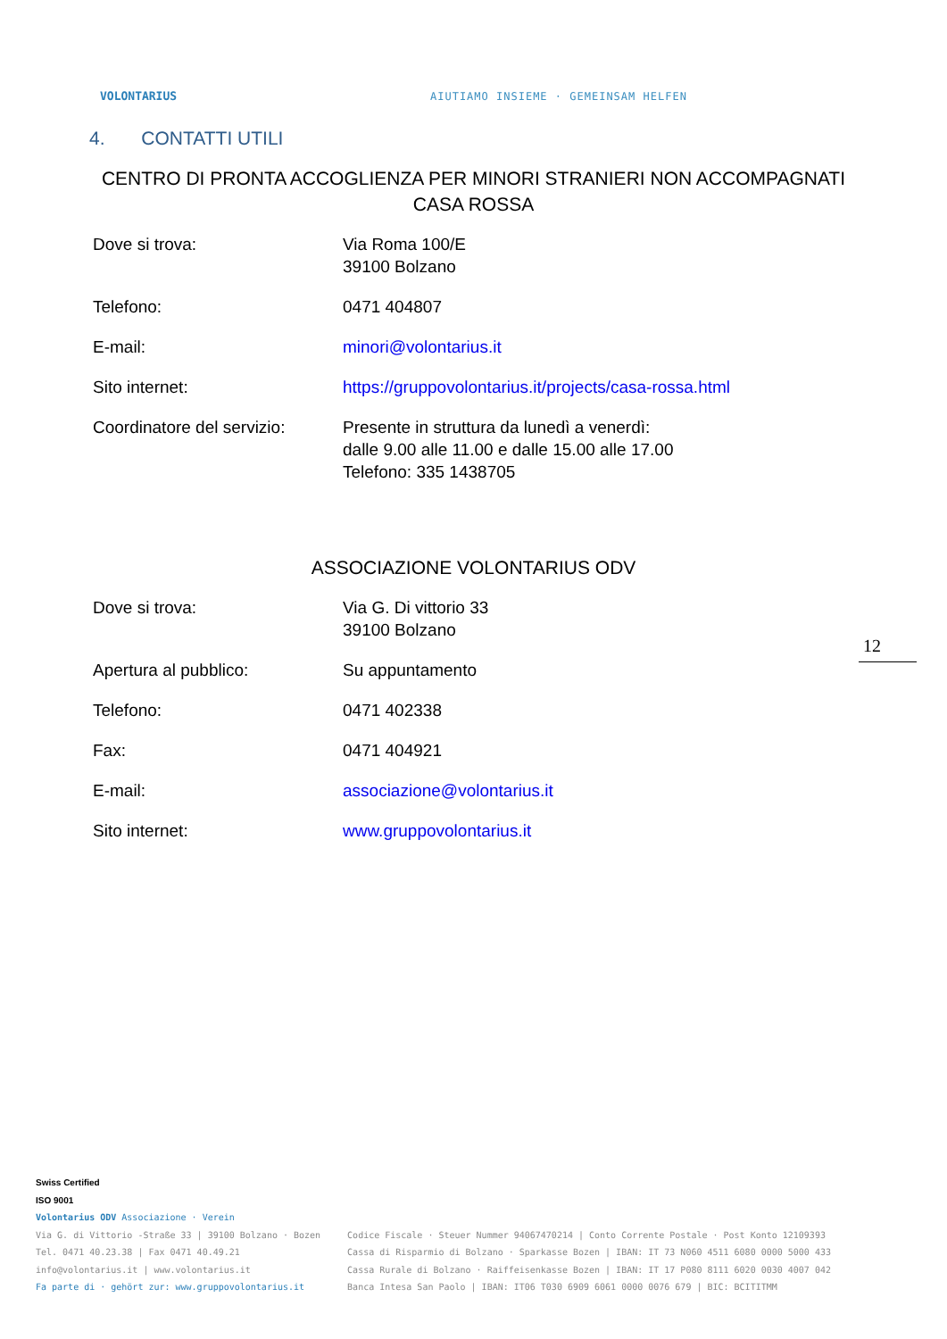VOLONTARIUS
AIUTIAMO INSIEME · GEMEINSAM HELFEN
4. CONTATTI UTILI
CENTRO DI PRONTA ACCOGLIENZA PER MINORI STRANIERI NON ACCOMPAGNATI
CASA ROSSA
| Dove si trova: | Via Roma 100/E 39100 Bolzano |
| Telefono: | 0471 404807 |
| E-mail: | minori@volontarius.it |
| Sito internet: | https://gruppovolontarius.it/projects/casa-rossa.html |
| Coordinatore del servizio: | Presente in struttura da lunedì a venerdì: dalle 9.00 alle 11.00 e dalle 15.00 alle 17.00 Telefono: 335 1438705 |
ASSOCIAZIONE VOLONTARIUS ODV
| Dove si trova: | Via G. Di vittorio 33 39100 Bolzano |
| Apertura al pubblico: | Su appuntamento |
| Telefono: | 0471 402338 |
| Fax: | 0471 404921 |
| E-mail: | associazione@volontarius.it |
| Sito internet: | www.gruppovolontarius.it |
12
Swiss Certified
ISO 9001
Volontarius ODV Associazione · Verein
Via G. di Vittorio -Straße 33 | 39100 Bolzano · Bozen
Tel. 0471 40.23.38 | Fax 0471 40.49.21
info@volontarius.it | www.volontarius.it
Fa parte di · gehört zur: www.gruppovolontarius.it
Codice Fiscale · Steuer Nummer 94067470214 | Conto Corrente Postale · Post Konto 12109393
Cassa di Risparmio di Bolzano · Sparkasse Bozen | IBAN: IT 73 N060 4511 6080 0000 5000 433
Cassa Rurale di Bolzano · Raiffeisenkasse Bozen | IBAN: IT 17 P080 8111 6020 0030 4007 042
Banca Intesa San Paolo | IBAN: IT06 T030 6909 6061 0000 0076 679 | BIC: BCITITMM